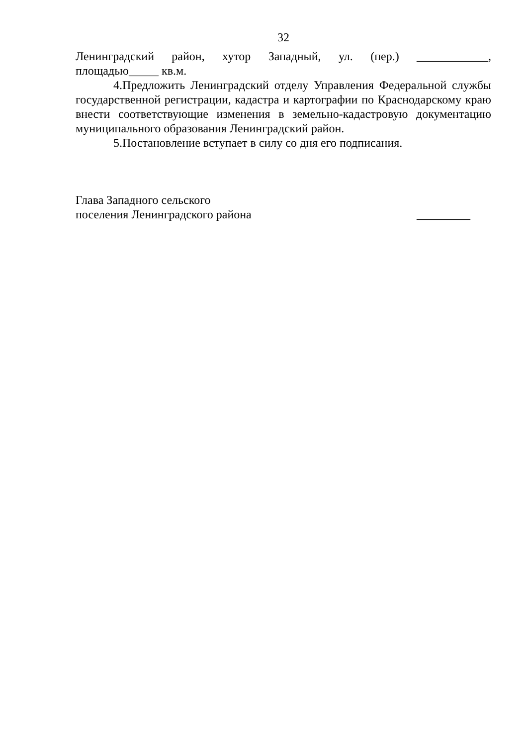32
Ленинградский район, хутор Западный, ул. (пер.) ____________,
площадью_____ кв.м.
4.Предложить Ленинградский отделу Управления Федеральной службы государственной регистрации, кадастра и картографии по Краснодарскому краю внести соответствующие изменения в земельно-кадастровую документацию муниципального образования Ленинградский район.
5.Постановление вступает в силу со дня его подписания.
Глава Западного сельского
поселения Ленинградского района
_________